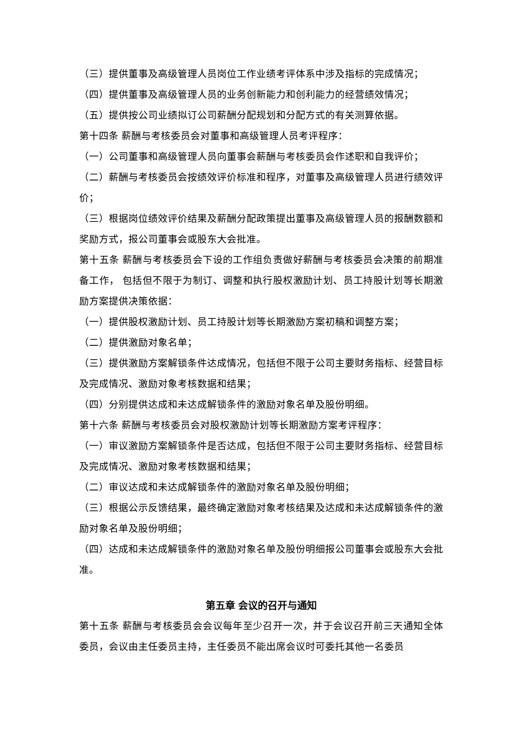（三）提供董事及高级管理人员岗位工作业绩考评体系中涉及指标的完成情况；
（四）提供董事及高级管理人员的业务创新能力和创利能力的经营绩效情况；
（五）提供按公司业绩拟订公司薪酬分配规划和分配方式的有关测算依据。
第十四条 薪酬与考核委员会对董事和高级管理人员考评程序：
（一）公司董事和高级管理人员向董事会薪酬与考核委员会作述职和自我评价；
（二）薪酬与考核委员会按绩效评价标准和程序，对董事及高级管理人员进行绩效评价；
（三）根据岗位绩效评价结果及薪酬分配政策提出董事及高级管理人员的报酬数额和奖励方式，报公司董事会或股东大会批准。
第十五条 薪酬与考核委员会下设的工作组负责做好薪酬与考核委员会决策的前期准备工作， 包括但不限于为制订、调整和执行股权激励计划、员工持股计划等长期激励方案提供决策依据：
（一）提供股权激励计划、员工持股计划等长期激励方案初稿和调整方案；
（二）提供激励对象名单；
（三）提供激励方案解锁条件达成情况，包括但不限于公司主要财务指标、经营目标及完成情况、激励对象考核数据和结果；
（四）分别提供达成和未达成解锁条件的激励对象名单及股份明细。
第十六条 薪酬与考核委员会对股权激励计划等长期激励方案考评程序：
（一）审议激励方案解锁条件是否达成，包括但不限于公司主要财务指标、经营目标及完成情况、激励对象考核数据和结果；
（二）审议达成和未达成解锁条件的激励对象名单及股份明细；
（三）根据公示反馈结果，最终确定激励对象考核结果及达成和未达成解锁条件的激励对象名单及股份明细；
（四）达成和未达成解锁条件的激励对象名单及股份明细报公司董事会或股东大会批准。
第五章 会议的召开与通知
第十五条 薪酬与考核委员会会议每年至少召开一次，并于会议召开前三天通知全体委员，会议由主任委员主持，主任委员不能出席会议时可委托其他一名委员